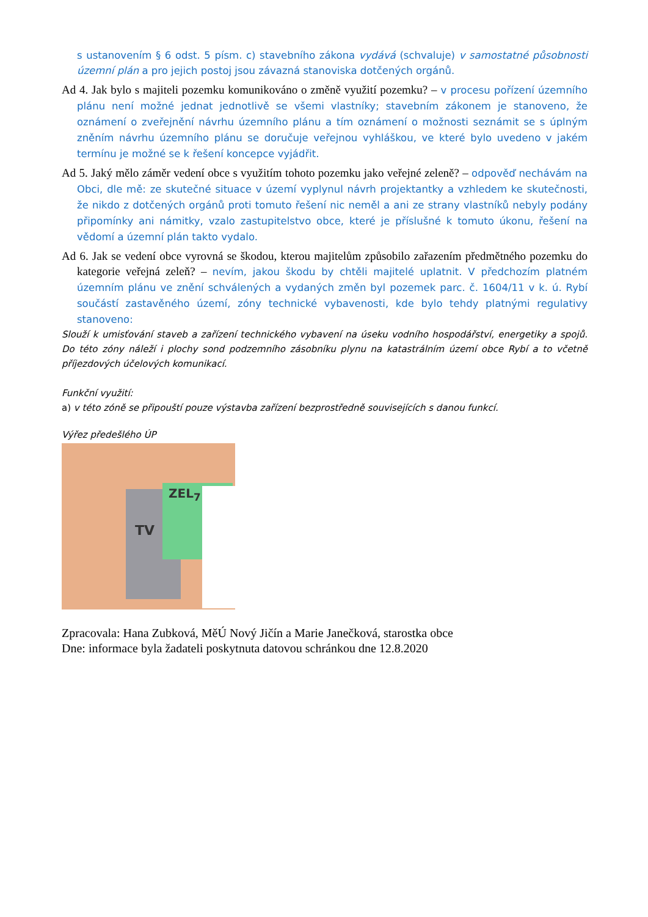s ustanovením § 6 odst. 5 písm. c) stavebního zákona vydává (schvaluje) v samostatné působnosti územní plán a pro jejich postoj jsou závazná stanoviska dotčených orgánů.
Ad 4. Jak bylo s majiteli pozemku komunikováno o změně využití pozemku? – v procesu pořízení územního plánu není možné jednat jednotlivě se všemi vlastníky; stavebním zákonem je stanoveno, že oznámení o zveřejnění návrhu územního plánu a tím oznámení o možnosti seznámit se s úplným zněním návrhu územního plánu se doručuje veřejnou vyhláškou, ve které bylo uvedeno v jakém termínu je možné se k řešení koncepce vyjádřit.
Ad 5. Jaký mělo záměr vedení obce s využitím tohoto pozemku jako veřejné zeleně? – odpověď nechávám na Obci, dle mě: ze skutečné situace v území vyplynul návrh projektantky a vzhledem ke skutečnosti, že nikdo z dotčených orgánů proti tomuto řešení nic neměl a ani ze strany vlastníků nebyly podány připomínky ani námitky, vzalo zastupitelstvo obce, které je příslušné k tomuto úkonu, řešení na vědomí a územní plán takto vydalo.
Ad 6. Jak se vedení obce vyrovná se škodou, kterou majitelům způsobilo zařazením předmětného pozemku do kategorie veřejná zeleň? – nevím, jakou škodu by chtěli majitelé uplatnit. V předchozím platném územním plánu ve znění schválených a vydaných změn byl pozemek parc. č. 1604/11 v k. ú. Rybí součástí zastavěného území, zóny technické vybavenosti, kde bylo tehdy platnými regulativy stanoveno:
Slouží k umisťování staveb a zařízení technického vybavení na úseku vodního hospodářství, energetiky a spojů. Do této zóny náleží i plochy sond podzemního zásobníku plynu na katastrálním území obce Rybí a to včetně příjezdových účelových komunikací.
Funkční využití:
a) v této zóně se připouští pouze výstavba zařízení bezprostředně souvisejících s danou funkcí.
Výřez předešlého ÚP
TV
ZEL<sub>7</sub>
Zpracovala: Hana Zubková, MěÚ Nový Jičín a Marie Janečková, starostka obce
Dne: informace byla žadateli poskytnuta datovou schránkou dne 12.8.2020